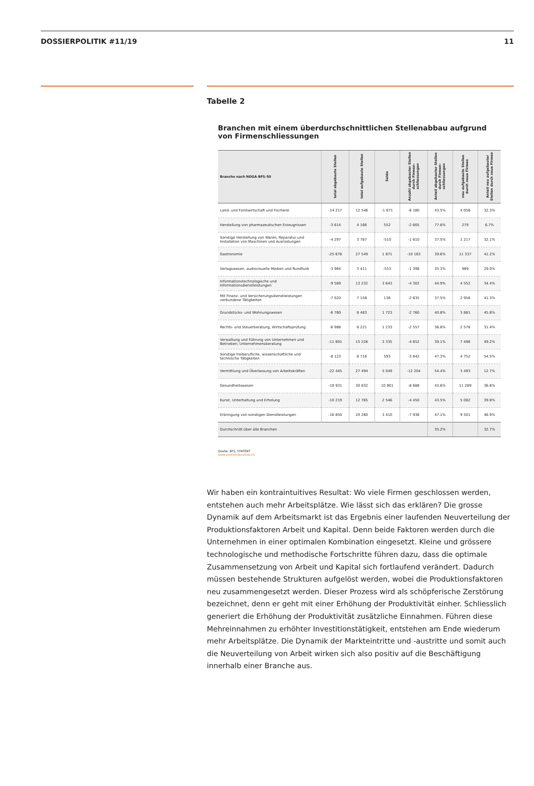DOSSIERPOLITIK #11/19 11
Tabelle 2
Branchen mit einem überdurchschnittlichen Stellenabbau aufgrund von Firmenschliessungen
| Branche nach NOGA BFS-50 | total abgebaute Stellen | total aufgebaute Stellen | Saldo | Anzahl abgebauter Stellen durch Firmen-schliessungen | Anteil abgebauter Stellen durch Firmen-schliessungen | neu aufgebaute Stellen durch neue Firmen | Anteil neu aufgebauter Stellen durch neue Firmen |
| --- | --- | --- | --- | --- | --- | --- | --- |
| Land- und Forstwirtschaft und Fischerei | -14 217 | 12 546 | -1 671 | -6 180 | 43.5% | 4 056 | 32.3% |
| Herstellung von pharmazeutischen Erzeugnissen | -3 614 | 4 166 | 552 | -2 805 | 77.6% | 279 | 6.7% |
| Sonstige Herstellung von Waren, Reparatur und Installation von Maschinen und Ausrüstungen | -4 297 | 3 787 | -510 | -1 610 | 37.5% | 1 217 | 32.1% |
| Gastronomie | -25 678 | 27 549 | 1 871 | -10 163 | 39.6% | 11 337 | 41.2% |
| Verlagswesen, audiovisuelle Medien und Rundfunk | -3 964 | 3 411 | -553 | -1 398 | 35.3% | 989 | 29.0% |
| Informationstechnologische und Informationsdienstleistungen | -9 589 | 13 232 | 3 643 | -4 302 | 44.9% | 4 552 | 34.4% |
| Mit Finanz- und Versicherungsdienstleistungen verbundene Tätigkeiten | -7 020 | 7 156 | 136 | -2 635 | 37.5% | 2 956 | 41.3% |
| Grundstücks- und Wohnungswesen | -6 760 | 8 483 | 1 723 | -2 760 | 40.8% | 3 881 | 45.8% |
| Rechts- und Steuerberatung, Wirtschaftsprüfung | -6 988 | 8 221 | 1 233 | -2 557 | 36.6% | 2 578 | 31.4% |
| Verwaltung und Führung von Unternehmen und Betrieben; Unternehmensberatung | -11 891 | 15 226 | 3 335 | -4 652 | 39.1% | 7 496 | 49.2% |
| Sonstige freiberufliche, wissenschaftliche und technische Tätigkeiten | -8 123 | 8 716 | 593 | -3 842 | 47.3% | 4 752 | 54.5% |
| Vermittlung und Überlassung von Arbeitskräften | -22 445 | 27 494 | 5 049 | -12 204 | 54.4% | 3 493 | 12.7% |
| Gesundheitswesen | -19 931 | 30 832 | 10 901 | -8 688 | 43.6% | 11 289 | 36.6% |
| Kunst, Unterhaltung und Erholung | -10 219 | 12 765 | 2 546 | -4 450 | 43.5% | 5 082 | 39.8% |
| Erbringung von sonstigen Dienstleistungen | -16 850 | 20 260 | 3 410 | -7 936 | 47.1% | 9 501 | 46.9% |
| Durchschnitt über alle Branchen | | | | | 35.2% | | 32.7% |
Quelle: BFS, STATENT
www.economiesuisse.ch
Wir haben ein kontraintuitives Resultat: Wo viele Firmen geschlossen werden, entstehen auch mehr Arbeitsplätze. Wie lässt sich das erklären? Die grosse Dynamik auf dem Arbeitsmarkt ist das Ergebnis einer laufenden Neuverteilung der Produktionsfaktoren Arbeit und Kapital. Denn beide Faktoren werden durch die Unternehmen in einer optimalen Kombination eingesetzt. Kleine und grössere technologische und methodische Fortschritte führen dazu, dass die optimale Zusammensetzung von Arbeit und Kapital sich fortlaufend verändert. Dadurch müssen bestehende Strukturen aufgelöst werden, wobei die Produktionsfaktoren neu zusammengesetzt werden. Dieser Prozess wird als schöpferische Zerstörung bezeichnet, denn er geht mit einer Erhöhung der Produktivität einher. Schliesslich generiert die Erhöhung der Produktivität zusätzliche Einnahmen. Führen diese Mehreinnahmen zu erhöhter Investitionstätigkeit, entstehen am Ende wiederum mehr Arbeitsplätze. Die Dynamik der Markteintritte und -austritte und somit auch die Neuverteilung von Arbeit wirken sich also positiv auf die Beschäftigung innerhalb einer Branche aus.